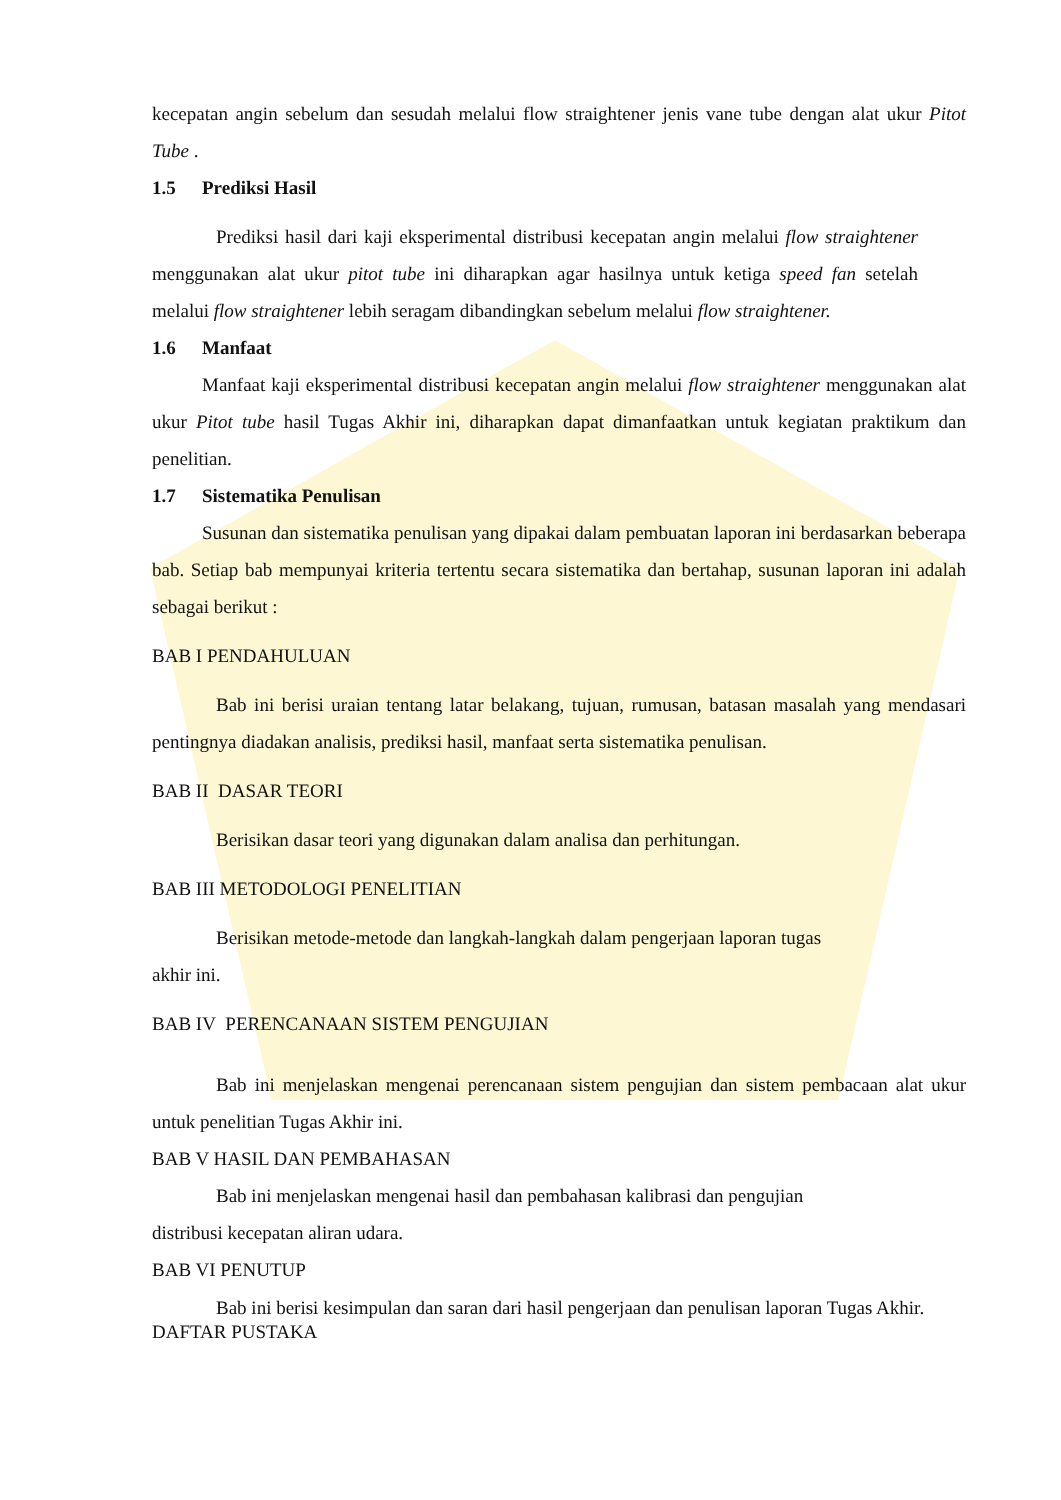kecepatan angin sebelum dan sesudah melalui flow straightener jenis vane tube dengan alat ukur Pitot Tube .
1.5 Prediksi Hasil
Prediksi hasil dari kaji eksperimental distribusi kecepatan angin melalui flow straightener menggunakan alat ukur pitot tube ini diharapkan agar hasilnya untuk ketiga speed fan setelah melalui flow straightener lebih seragam dibandingkan sebelum melalui flow straightener.
1.6 Manfaat
Manfaat kaji eksperimental distribusi kecepatan angin melalui flow straightener menggunakan alat ukur Pitot tube hasil Tugas Akhir ini, diharapkan dapat dimanfaatkan untuk kegiatan praktikum dan penelitian.
1.7 Sistematika Penulisan
Susunan dan sistematika penulisan yang dipakai dalam pembuatan laporan ini berdasarkan beberapa bab. Setiap bab mempunyai kriteria tertentu secara sistematika dan bertahap, susunan laporan ini adalah sebagai berikut :
BAB I PENDAHULUAN
Bab ini berisi uraian tentang latar belakang, tujuan, rumusan, batasan masalah yang mendasari pentingnya diadakan analisis, prediksi hasil, manfaat serta sistematika penulisan.
BAB II DASAR TEORI
Berisikan dasar teori yang digunakan dalam analisa dan perhitungan.
BAB III METODOLOGI PENELITIAN
Berisikan metode-metode dan langkah-langkah dalam pengerjaan laporan tugas
akhir ini.
BAB IV PERENCANAAN SISTEM PENGUJIAN
Bab ini menjelaskan mengenai perencanaan sistem pengujian dan sistem pembacaan alat ukur untuk penelitian Tugas Akhir ini.
BAB V HASIL DAN PEMBAHASAN
Bab ini menjelaskan mengenai hasil dan pembahasan kalibrasi dan pengujian
distribusi kecepatan aliran udara.
BAB VI PENUTUP
Bab ini berisi kesimpulan dan saran dari hasil pengerjaan dan penulisan laporan Tugas Akhir.
DAFTAR PUSTAKA